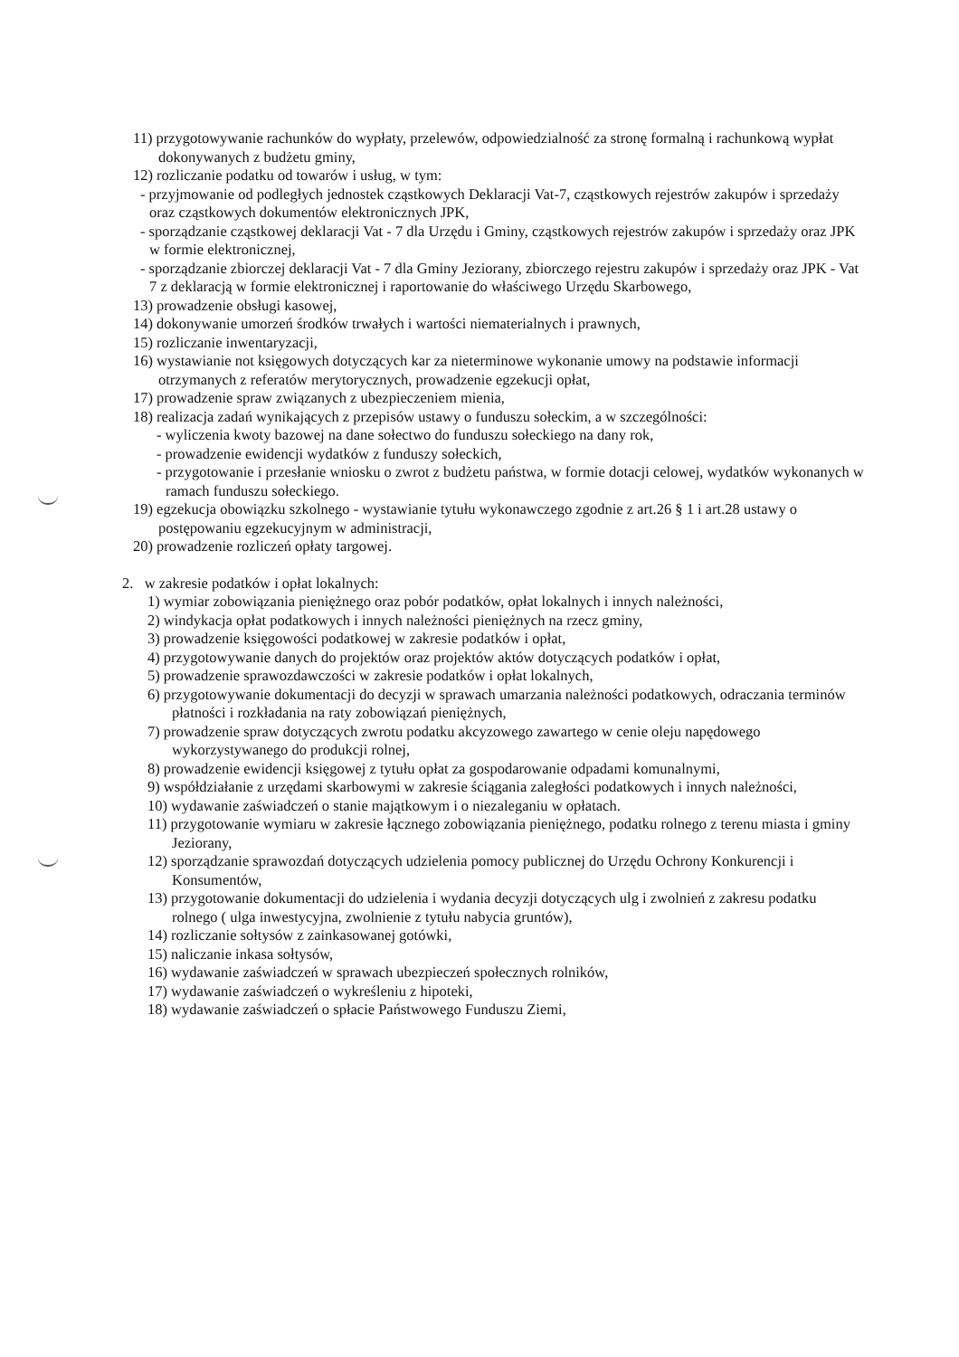11) przygotowywanie rachunków do wypłaty, przelewów, odpowiedzialność za stronę formalną i rachunkową wypłat dokonywanych z budżetu gminy,
12) rozliczanie podatku od towarów i usług, w tym:
- przyjmowanie od podległych jednostek cząstkowych Deklaracji Vat-7, cząstkowych rejestrów zakupów i sprzedaży oraz cząstkowych dokumentów elektronicznych JPK,
- sporządzanie cząstkowej deklaracji Vat - 7 dla Urzędu i Gminy, cząstkowych rejestrów zakupów i sprzedaży oraz JPK w formie elektronicznej,
- sporządzanie zbiorczej deklaracji Vat - 7 dla Gminy Jeziorany, zbiorczego rejestru zakupów i sprzedaży oraz JPK - Vat 7 z deklaracją w formie elektronicznej i raportowanie do właściwego Urzędu Skarbowego,
13) prowadzenie obsługi kasowej,
14) dokonywanie umorzeń środków trwałych i wartości niematerialnych i prawnych,
15) rozliczanie inwentaryzacji,
16) wystawianie not księgowych dotyczących kar za nieterminowe wykonanie umowy na podstawie informacji otrzymanych z referatów merytorycznych, prowadzenie egzekucji opłat,
17) prowadzenie spraw związanych z ubezpieczeniem mienia,
18) realizacja zadań wynikających z przepisów ustawy o funduszu sołeckim, a w szczególności:
- wyliczenia kwoty bazowej na dane sołectwo do funduszu sołeckiego na dany rok,
- prowadzenie ewidencji wydatków z funduszy sołeckich,
- przygotowanie i przesłanie wniosku o zwrot z budżetu państwa, w formie dotacji celowej, wydatków wykonanych w ramach funduszu sołeckiego.
19) egzekucja obowiązku szkolnego - wystawianie tytułu wykonawczego zgodnie z art.26 § 1 i art.28 ustawy o postępowaniu egzekucyjnym w administracji,
20) prowadzenie rozliczeń opłaty targowej.
2. w zakresie podatków i opłat lokalnych:
1) wymiar zobowiązania pieniężnego oraz pobór podatków, opłat lokalnych i innych należności,
2) windykacja opłat podatkowych i innych należności pieniężnych na rzecz gminy,
3) prowadzenie księgowości podatkowej w zakresie podatków i opłat,
4) przygotowywanie danych do projektów oraz projektów aktów dotyczących podatków i opłat,
5) prowadzenie sprawozdawczości w zakresie podatków i opłat lokalnych,
6) przygotowywanie dokumentacji do decyzji w sprawach umarzania należności podatkowych, odraczania terminów płatności i rozkładania na raty zobowiązań pieniężnych,
7) prowadzenie spraw dotyczących zwrotu podatku akcyzowego zawartego w cenie oleju napędowego wykorzystywanego do produkcji rolnej,
8) prowadzenie ewidencji księgowej z tytułu opłat za gospodarowanie odpadami komunalnymi,
9) współdziałanie z urzędami skarbowymi w zakresie ściągania zaległości podatkowych i innych należności,
10) wydawanie zaświadczeń o stanie majątkowym i o niezaleganiu w opłatach.
11) przygotowanie wymiaru w zakresie łącznego zobowiązania pieniężnego, podatku rolnego z terenu miasta i gminy Jeziorany,
12) sporządzanie sprawozdań dotyczących udzielenia pomocy publicznej do Urzędu Ochrony Konkurencji i Konsumentów,
13) przygotowanie dokumentacji do udzielenia i wydania decyzji dotyczących ulg i zwolnień z zakresu podatku rolnego ( ulga inwestycyjna, zwolnienie z tytułu nabycia gruntów),
14) rozliczanie sołtysów z zainkasowanej gotówki,
15) naliczanie inkasa sołtysów,
16) wydawanie zaświadczeń w sprawach ubezpieczeń społecznych rolników,
17) wydawanie zaświadczeń o wykreśleniu z hipoteki,
18) wydawanie zaświadczeń o spłacie Państwowego Funduszu Ziemi,